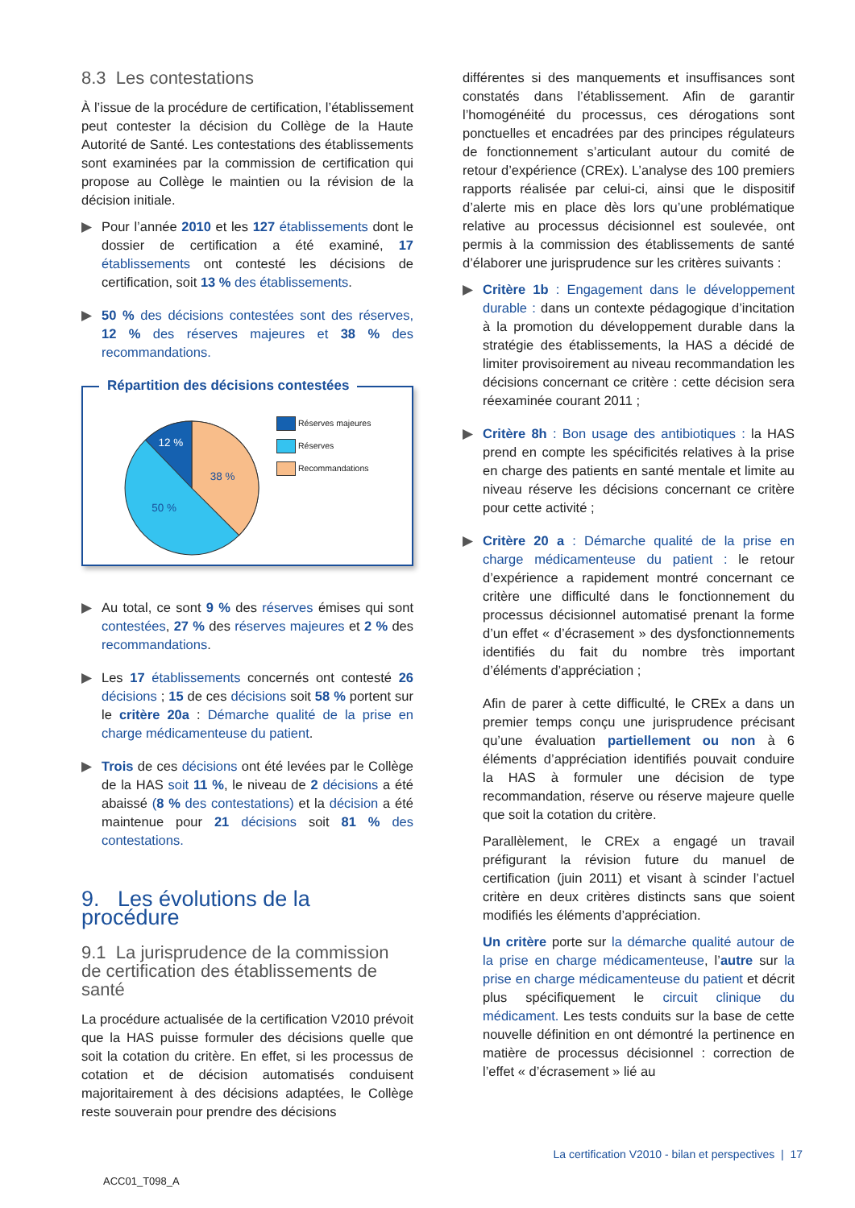8.3 Les contestations
À l’issue de la procédure de certification, l’établissement peut contester la décision du Collège de la Haute Autorité de Santé. Les contestations des établissements sont examinées par la commission de certification qui propose au Collège le maintien ou la révision de la décision initiale.
▶ Pour l’année 2010 et les 127 établissements dont le dossier de certification a été examiné, 17 établissements ont contesté les décisions de certification, soit 13 % des établissements.
▶ 50 % des décisions contestées sont des réserves, 12 % des réserves majeures et 38 % des recommandations.
Répartition des décisions contestées
12 %
38 %
50 %
Réserves majeures
Réserves
Recommandations
▶ Au total, ce sont 9 % des réserves émises qui sont contestées, 27 % des réserves majeures et 2 % des recommandations.
▶ Les 17 établissements concernés ont contesté 26 décisions ; 15 de ces décisions soit 58 % portent sur le critère 20a : Démarche qualité de la prise en charge médicamenteuse du patient.
▶ Trois de ces décisions ont été levées par le Collège de la HAS soit 11 %, le niveau de 2 décisions a été abaissé (8 % des contestations) et la décision a été maintenue pour 21 décisions soit 81 % des contestations.
9. Les évolutions de la procédure
9.1 La jurisprudence de la commission de certification des établissements de santé
La procédure actualisée de la certification V2010 prévoit que la HAS puisse formuler des décisions quelle que soit la cotation du critère. En effet, si les processus de cotation et de décision automatisés conduisent majoritairement à des décisions adaptées, le Collège reste souverain pour prendre des décisions
différentes si des manquements et insuffisances sont constatés dans l’établissement. Afin de garantir l’homogénéité du processus, ces dérogations sont ponctuelles et encadrées par des principes régulateurs de fonctionnement s’articulant autour du comité de retour d’expérience (CREx). L’analyse des 100 premiers rapports réalisée par celui-ci, ainsi que le dispositif d’alerte mis en place dès lors qu’une problématique relative au processus décisionnel est soulevée, ont permis à la commission des établissements de santé d’élaborer une jurisprudence sur les critères suivants :
▶ Critère 1b : Engagement dans le développement durable : dans un contexte pédagogique d’incitation à la promotion du développement durable dans la stratégie des établissements, la HAS a décidé de limiter provisoirement au niveau recommandation les décisions concernant ce critère : cette décision sera réexaminée courant 2011 ;
▶ Critère 8h : Bon usage des antibiotiques : la HAS prend en compte les spécificités relatives à la prise en charge des patients en santé mentale et limite au niveau réserve les décisions concernant ce critère pour cette activité ;
▶ Critère 20 a : Démarche qualité de la prise en charge médicamenteuse du patient : le retour d’expérience a rapidement montré concernant ce critère une difficulté dans le fonctionnement du processus décisionnel automatisé prenant la forme d’un effet « d’écrasement » des dysfonctionnements identifiés du fait du nombre très important d’éléments d’appréciation ;
Afin de parer à cette difficulté, le CREx a dans un premier temps conçu une jurisprudence précisant qu’une évaluation partiellement ou non à 6 éléments d’appréciation identifiés pouvait conduire la HAS à formuler une décision de type recommandation, réserve ou réserve majeure quelle que soit la cotation du critère.
Parallèlement, le CREx a engagé un travail préfigurant la révision future du manuel de certification (juin 2011) et visant à scinder l’actuel critère en deux critères distincts sans que soient modifiés les éléments d’appréciation.
Un critère porte sur la démarche qualité autour de la prise en charge médicamenteuse, l’autre sur la prise en charge médicamenteuse du patient et décrit plus spécifiquement le circuit clinique du médicament. Les tests conduits sur la base de cette nouvelle définition en ont démontré la pertinence en matière de processus décisionnel : correction de l’effet « d’écrasement » lié au
La certification V2010 - bilan et perspectives | 17
ACC01_T098_A